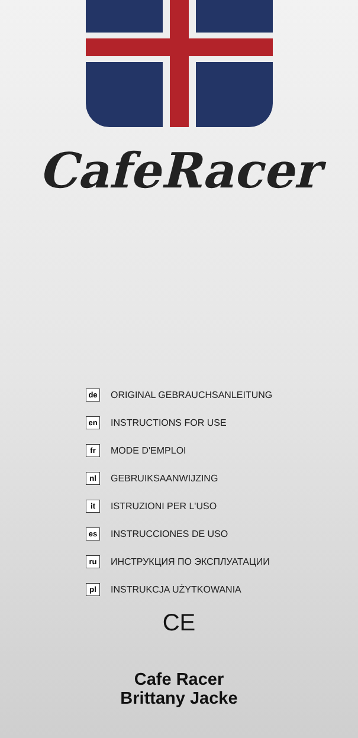CafeRacer
de ORIGINAL GEBRAUCHSANLEITUNG
en INSTRUCTIONS FOR USE
fr MODE D'EMPLOI
nl GEBRUIKSAANWIJZING
it ISTRUZIONI PER L'USO
es INSTRUCCIONES DE USO
ru ИНСТРУКЦИЯ ПО ЭКСПЛУАТАЦИИ
pl INSTRUKCJA UŻYTKOWANIA
CE
Cafe Racer
Brittany Jacke